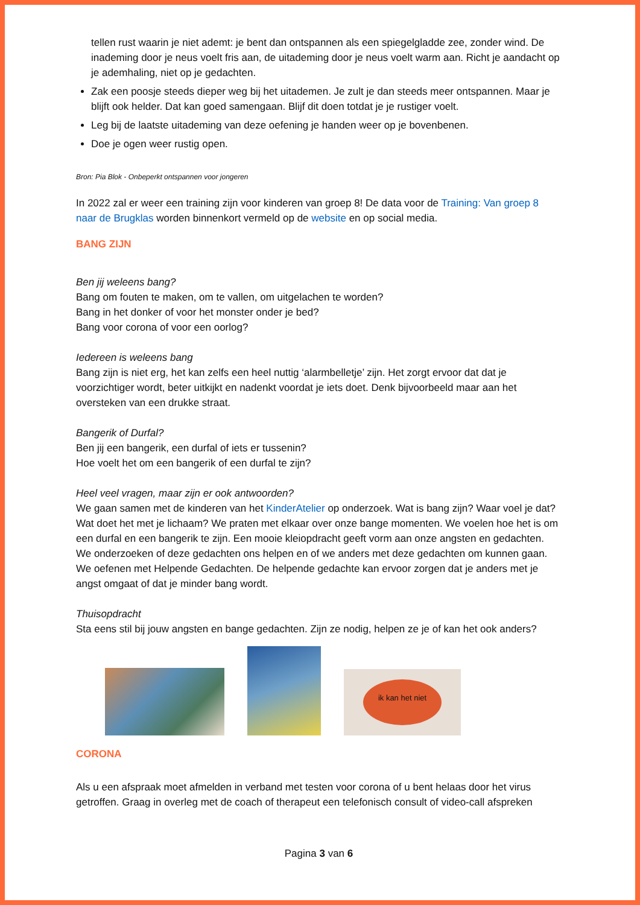tellen rust waarin je niet ademt: je bent dan ontspannen als een spiegelgladde zee, zonder wind. De inademing door je neus voelt fris aan, de uitademing door je neus voelt warm aan. Richt je aandacht op je ademhaling, niet op je gedachten.
Zak een poosje steeds dieper weg bij het uitademen. Je zult je dan steeds meer ontspannen. Maar je blijft ook helder. Dat kan goed samengaan. Blijf dit doen totdat je je rustiger voelt.
Leg bij de laatste uitademing van deze oefening je handen weer op je bovenbenen.
Doe je ogen weer rustig open.
Bron: Pia Blok - Onbeperkt ontspannen voor jongeren
In 2022 zal er weer een training zijn voor kinderen van groep 8! De data voor de Training: Van groep 8 naar de Brugklas worden binnenkort vermeld op de website en op social media.
BANG ZIJN
Ben jij weleens bang?
Bang om fouten te maken, om te vallen, om uitgelachen te worden?
Bang in het donker of voor het monster onder je bed?
Bang voor corona of voor een oorlog?
Iedereen is weleens bang
Bang zijn is niet erg, het kan zelfs een heel nuttig ‘alarmbelletje’ zijn. Het zorgt ervoor dat dat je voorzichtiger wordt, beter uitkijkt en nadenkt voordat je iets doet. Denk bijvoorbeeld maar aan het oversteken van een drukke straat.
Bangerik of Durfal?
Ben jij een bangerik, een durfal of iets er tussenin?
Hoe voelt het om een bangerik of een durfal te zijn?
Heel veel vragen, maar zijn er ook antwoorden?
We gaan samen met de kinderen van het KinderAtelier op onderzoek. Wat is bang zijn? Waar voel je dat? Wat doet het met je lichaam? We praten met elkaar over onze bange momenten. We voelen hoe het is om een durfal en een bangerik te zijn. Een mooie kleiopdracht geeft vorm aan onze angsten en gedachten. We onderzoeken of deze gedachten ons helpen en of we anders met deze gedachten om kunnen gaan. We oefenen met Helpende Gedachten. De helpende gedachte kan ervoor zorgen dat je anders met je angst omgaat of dat je minder bang wordt.
Thuisopdracht
Sta eens stil bij jouw angsten en bange gedachten. Zijn ze nodig, helpen ze je of kan het ook anders?
ik kan het niet
CORONA
Als u een afspraak moet afmelden in verband met testen voor corona of u bent helaas door het virus getroffen. Graag in overleg met de coach of therapeut een telefonisch consult of video-call afspreken
Pagina 3 van 6